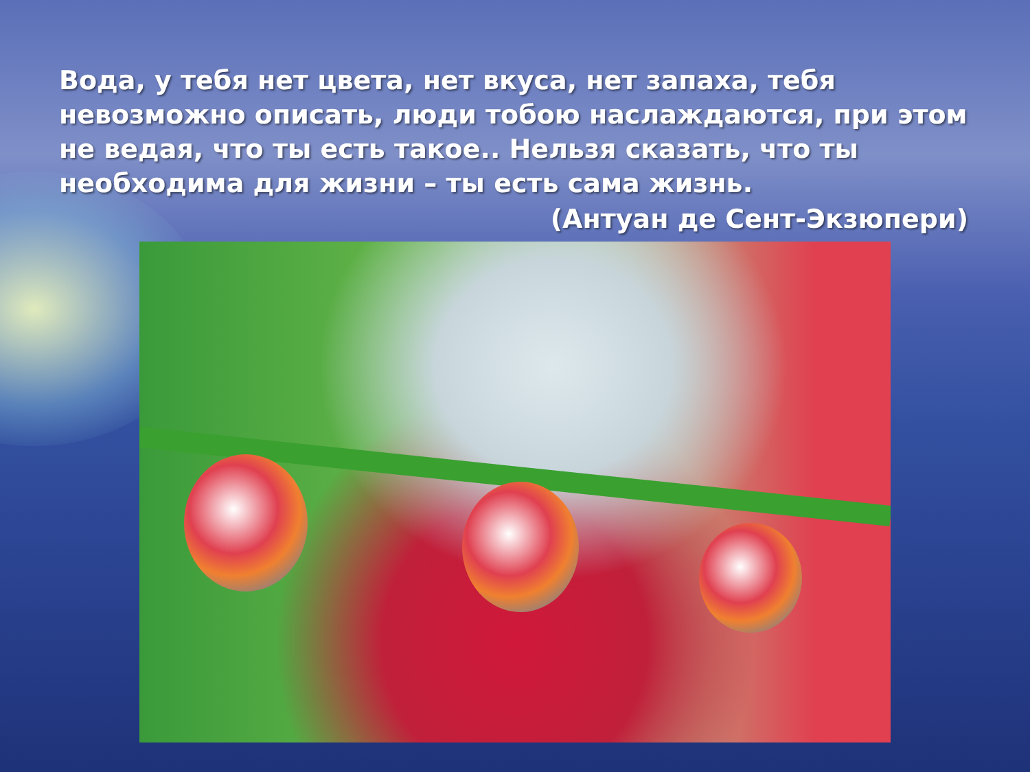Вода, у тебя нет цвета, нет вкуса, нет запаха, тебя невозможно описать, люди тобою наслаждаются, при этом не ведая, что ты есть такое.. Нельзя сказать, что ты необходима для жизни – ты есть сама жизнь.
(Антуан де Сент-Экзюпери)